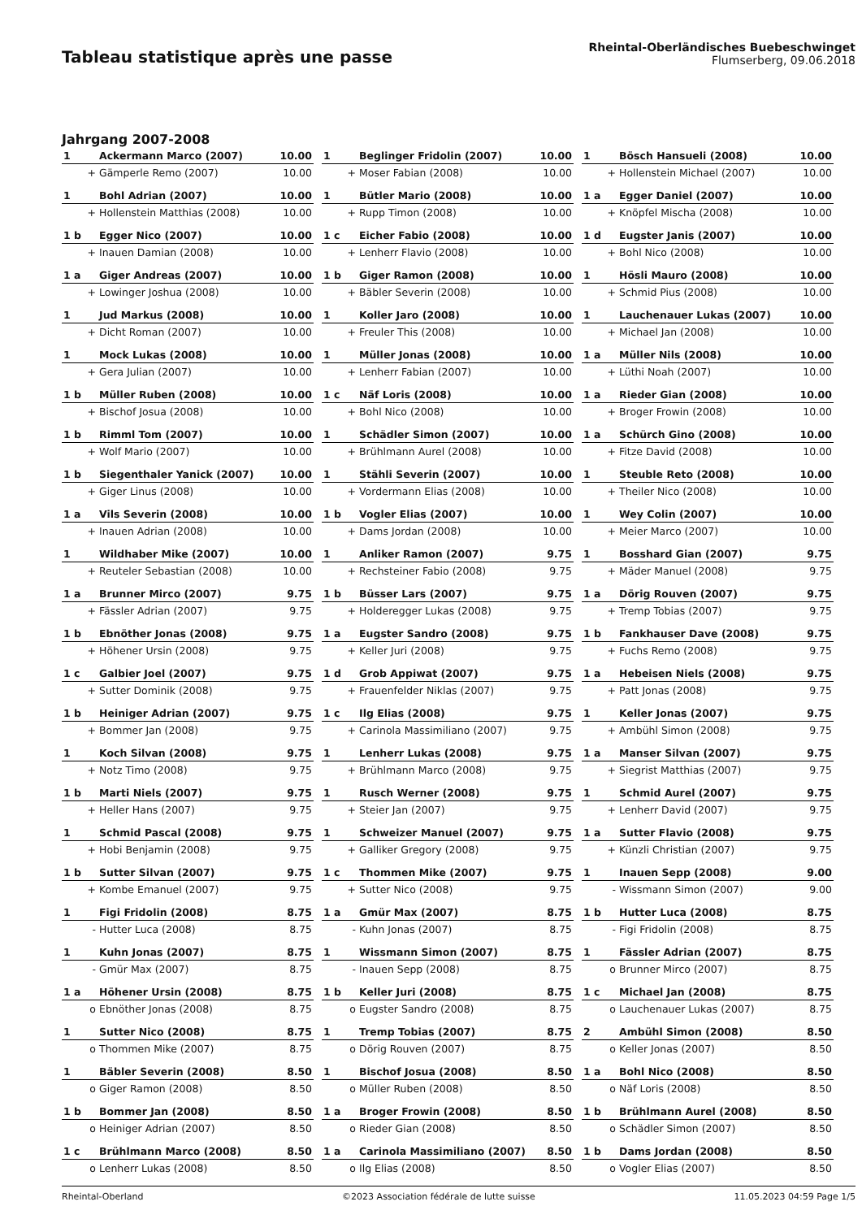Tableau statistique après une passe
Rheintal-Oberländisches Buebeschwinget
Flumserberg, 09.06.2018
Jahrgang 2007-2008
| 1 | Ackermann Marco (2007) | 10.00 |
| + | Gämperle Remo (2007) | 10.00 |
| 1 | Beglinger Fridolin (2007) | 10.00 |
| + | Moser Fabian (2008) | 10.00 |
| 1 | Bösch Hansueli (2008) | 10.00 |
| + | Hollenstein Michael (2007) | 10.00 |
| 1 | Bohl Adrian (2007) | 10.00 |
| + | Hollenstein Matthias (2008) | 10.00 |
| 1 | Bütler Mario (2008) | 10.00 |
| + | Rupp Timon (2008) | 10.00 |
| 1 a | Egger Daniel (2007) | 10.00 |
| + | Knöpfel Mischa (2008) | 10.00 |
| 1 b | Egger Nico (2007) | 10.00 |
| + | Inauen Damian (2008) | 10.00 |
| 1 c | Eicher Fabio (2008) | 10.00 |
| + | Lenherr Flavio (2008) | 10.00 |
| 1 d | Eugster Janis (2007) | 10.00 |
| + | Bohl Nico (2008) | 10.00 |
| 1 a | Giger Andreas (2007) | 10.00 |
| + | Lowinger Joshua (2008) | 10.00 |
| 1 b | Giger Ramon (2008) | 10.00 |
| + | Bäbler Severin (2008) | 10.00 |
| 1 | Hösli Mauro (2008) | 10.00 |
| + | Schmid Pius (2008) | 10.00 |
| 1 | Jud Markus (2008) | 10.00 |
| + | Dicht Roman (2007) | 10.00 |
| 1 | Koller Jaro (2008) | 10.00 |
| + | Freuler This (2008) | 10.00 |
| 1 | Lauchenauer Lukas (2007) | 10.00 |
| + | Michael Jan (2008) | 10.00 |
| 1 | Mock Lukas (2008) | 10.00 |
| + | Gera Julian (2007) | 10.00 |
| 1 | Müller Jonas (2008) | 10.00 |
| + | Lenherr Fabian (2007) | 10.00 |
| 1 a | Müller Nils (2008) | 10.00 |
| + | Lüthi Noah (2007) | 10.00 |
| 1 b | Müller Ruben (2008) | 10.00 |
| + | Bischof Josua (2008) | 10.00 |
| 1 c | Näf Loris (2008) | 10.00 |
| + | Bohl Nico (2008) | 10.00 |
| 1 a | Rieder Gian (2008) | 10.00 |
| + | Broger Frowin (2008) | 10.00 |
| 1 b | Rimml Tom (2007) | 10.00 |
| + | Wolf Mario (2007) | 10.00 |
| 1 | Schädler Simon (2007) | 10.00 |
| + | Brühlmann Aurel (2008) | 10.00 |
| 1 a | Schürch Gino (2008) | 10.00 |
| + | Fitze David (2008) | 10.00 |
| 1 b | Siegenthaler Yanick (2007) | 10.00 |
| + | Giger Linus (2008) | 10.00 |
| 1 | Stähli Severin (2007) | 10.00 |
| + | Vordermann Elias (2008) | 10.00 |
| 1 | Steuble Reto (2008) | 10.00 |
| + | Theiler Nico (2008) | 10.00 |
| 1 a | Vils Severin (2008) | 10.00 |
| + | Inauen Adrian (2008) | 10.00 |
| 1 b | Vogler Elias (2007) | 10.00 |
| + | Dams Jordan (2008) | 10.00 |
| 1 | Wey Colin (2007) | 10.00 |
| + | Meier Marco (2007) | 10.00 |
| 1 | Wildhaber Mike (2007) | 10.00 |
| + | Reuteler Sebastian (2008) | 10.00 |
| 1 | Anliker Ramon (2007) | 9.75 |
| + | Rechsteiner Fabio (2008) | 9.75 |
| 1 | Bosshard Gian (2007) | 9.75 |
| + | Mäder Manuel (2008) | 9.75 |
| 1 a | Brunner Mirco (2007) | 9.75 |
| + | Fässler Adrian (2007) | 9.75 |
| 1 b | Büsser Lars (2007) | 9.75 |
| + | Holderegger Lukas (2008) | 9.75 |
| 1 a | Dörig Rouven (2007) | 9.75 |
| + | Tremp Tobias (2007) | 9.75 |
| 1 b | Ebnöther Jonas (2008) | 9.75 |
| + | Höhener Ursin (2008) | 9.75 |
| 1 a | Eugster Sandro (2008) | 9.75 |
| + | Keller Juri (2008) | 9.75 |
| 1 b | Fankhauser Dave (2008) | 9.75 |
| + | Fuchs Remo (2008) | 9.75 |
| 1 c | Galbier Joel (2007) | 9.75 |
| + | Sutter Dominik (2008) | 9.75 |
| 1 d | Grob Appiwat (2007) | 9.75 |
| + | Frauenfelder Niklas (2007) | 9.75 |
| 1 a | Hebeisen Niels (2008) | 9.75 |
| + | Patt Jonas (2008) | 9.75 |
| 1 b | Heiniger Adrian (2007) | 9.75 |
| + | Bommer Jan (2008) | 9.75 |
| 1 c | Ilg Elias (2008) | 9.75 |
| + | Carinola Massimiliano (2007) | 9.75 |
| 1 | Keller Jonas (2007) | 9.75 |
| + | Ambühl Simon (2008) | 9.75 |
| 1 | Koch Silvan (2008) | 9.75 |
| + | Notz Timo (2008) | 9.75 |
| 1 | Lenherr Lukas (2008) | 9.75 |
| + | Brühlmann Marco (2008) | 9.75 |
| 1 a | Manser Silvan (2007) | 9.75 |
| + | Siegrist Matthias (2007) | 9.75 |
| 1 b | Marti Niels (2007) | 9.75 |
| + | Heller Hans (2007) | 9.75 |
| 1 | Rusch Werner (2008) | 9.75 |
| + | Steier Jan (2007) | 9.75 |
| 1 | Schmid Aurel (2007) | 9.75 |
| + | Lenherr David (2007) | 9.75 |
| 1 | Schmid Pascal (2008) | 9.75 |
| + | Hobi Benjamin (2008) | 9.75 |
| 1 | Schweizer Manuel (2007) | 9.75 |
| + | Galliker Gregory (2008) | 9.75 |
| 1 a | Sutter Flavio (2008) | 9.75 |
| + | Künzli Christian (2007) | 9.75 |
| 1 b | Sutter Silvan (2007) | 9.75 |
| + | Kombe Emanuel (2007) | 9.75 |
| 1 c | Thommen Mike (2007) | 9.75 |
| + | Sutter Nico (2008) | 9.75 |
| 1 | Inauen Sepp (2008) | 9.00 |
| - | Wissmann Simon (2007) | 9.00 |
| 1 | Figi Fridolin (2008) | 8.75 |
| - | Hutter Luca (2008) | 8.75 |
| 1 a | Gmür Max (2007) | 8.75 |
| - | Kuhn Jonas (2007) | 8.75 |
| 1 b | Hutter Luca (2008) | 8.75 |
| - | Figi Fridolin (2008) | 8.75 |
| 1 | Kuhn Jonas (2007) | 8.75 |
| - | Gmür Max (2007) | 8.75 |
| 1 | Wissmann Simon (2007) | 8.75 |
| - | Inauen Sepp (2008) | 8.75 |
| 1 | Fässler Adrian (2007) | 8.75 |
| o | Brunner Mirco (2007) | 8.75 |
| 1 a | Höhener Ursin (2008) | 8.75 |
| o | Ebnöther Jonas (2008) | 8.75 |
| 1 b | Keller Juri (2008) | 8.75 |
| o | Eugster Sandro (2008) | 8.75 |
| 1 c | Michael Jan (2008) | 8.75 |
| o | Lauchenauer Lukas (2007) | 8.75 |
| 1 | Sutter Nico (2008) | 8.75 |
| o | Thommen Mike (2007) | 8.75 |
| 1 | Tremp Tobias (2007) | 8.75 |
| o | Dörig Rouven (2007) | 8.75 |
| 2 | Ambühl Simon (2008) | 8.50 |
| o | Keller Jonas (2007) | 8.50 |
| 1 | Bäbler Severin (2008) | 8.50 |
| o | Giger Ramon (2008) | 8.50 |
| 1 | Bischof Josua (2008) | 8.50 |
| o | Müller Ruben (2008) | 8.50 |
| 1 a | Bohl Nico (2008) | 8.50 |
| o | Näf Loris (2008) | 8.50 |
| 1 b | Bommer Jan (2008) | 8.50 |
| o | Heiniger Adrian (2007) | 8.50 |
| 1 a | Broger Frowin (2008) | 8.50 |
| o | Rieder Gian (2008) | 8.50 |
| 1 b | Brühlmann Aurel (2008) | 8.50 |
| o | Schädler Simon (2007) | 8.50 |
| 1 c | Brühlmann Marco (2008) | 8.50 |
| o | Lenherr Lukas (2008) | 8.50 |
| 1 a | Carinola Massimiliano (2007) | 8.50 |
| o | Ilg Elias (2008) | 8.50 |
| 1 b | Dams Jordan (2008) | 8.50 |
| o | Vogler Elias (2007) | 8.50 |
Rheintal-Oberland ©2023 Association fédérale de lutte suisse 11.05.2023 04:59 Page 1/5